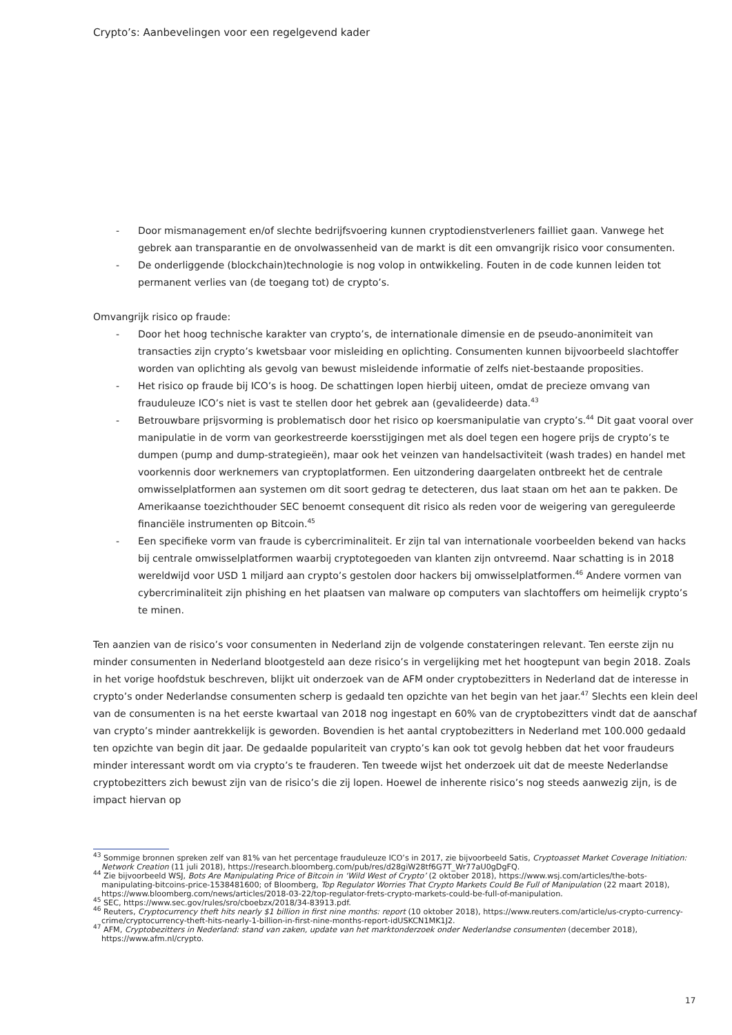Crypto’s: Aanbevelingen voor een regelgevend kader
- Door mismanagement en/of slechte bedrijfsvoering kunnen cryptodienstverleners failliet gaan. Vanwege het gebrek aan transparantie en de onvolwassenheid van de markt is dit een omvangrijk risico voor consumenten.
- De onderliggende (blockchain)technologie is nog volop in ontwikkeling. Fouten in de code kunnen leiden tot permanent verlies van (de toegang tot) de crypto’s.
Omvangrijk risico op fraude:
- Door het hoog technische karakter van crypto’s, de internationale dimensie en de pseudo-anonimiteit van transacties zijn crypto’s kwetsbaar voor misleiding en oplichting. Consumenten kunnen bijvoorbeeld slachtoffer worden van oplichting als gevolg van bewust misleidende informatie of zelfs niet-bestaande proposities.
- Het risico op fraude bij ICO’s is hoog. De schattingen lopen hierbij uiteen, omdat de precieze omvang van frauduleuze ICO’s niet is vast te stellen door het gebrek aan (gevalideerde) data.<sup>43</sup>
- Betrouwbare prijsvorming is problematisch door het risico op koersmanipulatie van crypto’s.<sup>44</sup> Dit gaat vooral over manipulatie in de vorm van georkestreerde koersstijgingen met als doel tegen een hogere prijs de crypto’s te dumpen (pump and dump-strategieën), maar ook het veinzen van handelsactiviteit (wash trades) en handel met voorkennis door werknemers van cryptoplatformen. Een uitzondering daargelaten ontbreekt het de centrale omwisselplatformen aan systemen om dit soort gedrag te detecteren, dus laat staan om het aan te pakken. De Amerikaanse toezichthouder SEC benoemt consequent dit risico als reden voor de weigering van gereguleerde financiële instrumenten op Bitcoin.<sup>45</sup>
- Een specifieke vorm van fraude is cybercriminaliteit. Er zijn tal van internationale voorbeelden bekend van hacks bij centrale omwisselplatformen waarbij cryptotegoeden van klanten zijn ontvreemd. Naar schatting is in 2018 wereldwijd voor USD 1 miljard aan crypto’s gestolen door hackers bij omwisselplatformen.<sup>46</sup> Andere vormen van cybercriminaliteit zijn phishing en het plaatsen van malware op computers van slachtoffers om heimelijk crypto’s te minen.
Ten aanzien van de risico’s voor consumenten in Nederland zijn de volgende constateringen relevant. Ten eerste zijn nu minder consumenten in Nederland blootgesteld aan deze risico’s in vergelijking met het hoogtepunt van begin 2018. Zoals in het vorige hoofdstuk beschreven, blijkt uit onderzoek van de AFM onder cryptobezitters in Nederland dat de interesse in crypto’s onder Nederlandse consumenten scherp is gedaald ten opzichte van het begin van het jaar.<sup>47</sup> Slechts een klein deel van de consumenten is na het eerste kwartaal van 2018 nog ingestapt en 60% van de cryptobezitters vindt dat de aanschaf van crypto’s minder aantrekkelijk is geworden. Bovendien is het aantal cryptobezitters in Nederland met 100.000 gedaald ten opzichte van begin dit jaar. De gedaalde populariteit van crypto’s kan ook tot gevolg hebben dat het voor fraudeurs minder interessant wordt om via crypto’s te frauderen. Ten tweede wijst het onderzoek uit dat de meeste Nederlandse cryptobezitters zich bewust zijn van de risico’s die zij lopen. Hoewel de inherente risico’s nog steeds aanwezig zijn, is de impact hiervan op
<sup>43</sup> Sommige bronnen spreken zelf van 81% van het percentage frauduleuze ICO’s in 2017, zie bijvoorbeeld Satis, Cryptoasset Market Coverage Initiation: Network Creation (11 juli 2018), https://research.bloomberg.com/pub/res/d28giW28tf6G7T_Wr77aU0gDgFQ.
<sup>44</sup> Zie bijvoorbeeld WSJ, Bots Are Manipulating Price of Bitcoin in ‘Wild West of Crypto’ (2 oktober 2018), https://www.wsj.com/articles/the-bots-manipulating-bitcoins-price-1538481600; of Bloomberg, Top Regulator Worries That Crypto Markets Could Be Full of Manipulation (22 maart 2018), https://www.bloomberg.com/news/articles/2018-03-22/top-regulator-frets-crypto-markets-could-be-full-of-manipulation.
<sup>45</sup> SEC, https://www.sec.gov/rules/sro/cboebzx/2018/34-83913.pdf.
<sup>46</sup> Reuters, Cryptocurrency theft hits nearly $1 billion in first nine months: report (10 oktober 2018), https://www.reuters.com/article/us-crypto-currency-crime/cryptocurrency-theft-hits-nearly-1-billion-in-first-nine-months-report-idUSKCN1MK1J2.
<sup>47</sup> AFM, Cryptobezitters in Nederland: stand van zaken, update van het marktonderzoek onder Nederlandse consumenten (december 2018), https://www.afm.nl/crypto.
17